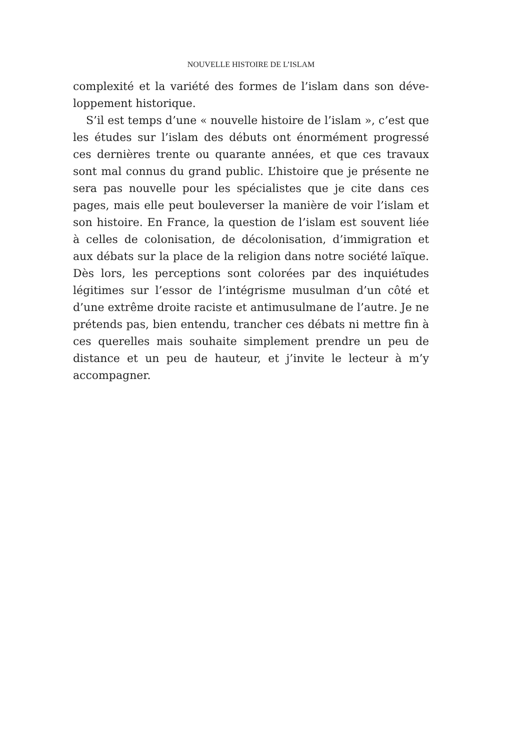NOUVELLE HISTOIRE DE L’ISLAM
complexité et la variété des formes de l’islam dans son déve­loppement historique.
S’il est temps d’une « nouvelle histoire de l’islam », c’est que les études sur l’islam des débuts ont énormément pro­gressé ces dernières trente ou quarante années, et que ces travaux sont mal connus du grand public. L’histoire que je présente ne sera pas nouvelle pour les spécialistes que je cite dans ces pages, mais elle peut bouleverser la manière de voir l’islam et son histoire. En France, la question de l’islam est souvent liée à celles de colonisation, de décolonisation, d’im­migration et aux débats sur la place de la religion dans notre société laïque. Dès lors, les perceptions sont colorées par des inquiétudes légitimes sur l’essor de l’intégrisme musulman d’un côté et d’une extrême droite raciste et antimusulmane de l’autre. Je ne prétends pas, bien entendu, trancher ces débats ni mettre fin à ces querelles mais souhaite simplement prendre un peu de distance et un peu de hauteur, et j’invite le lecteur à m’y accompagner.